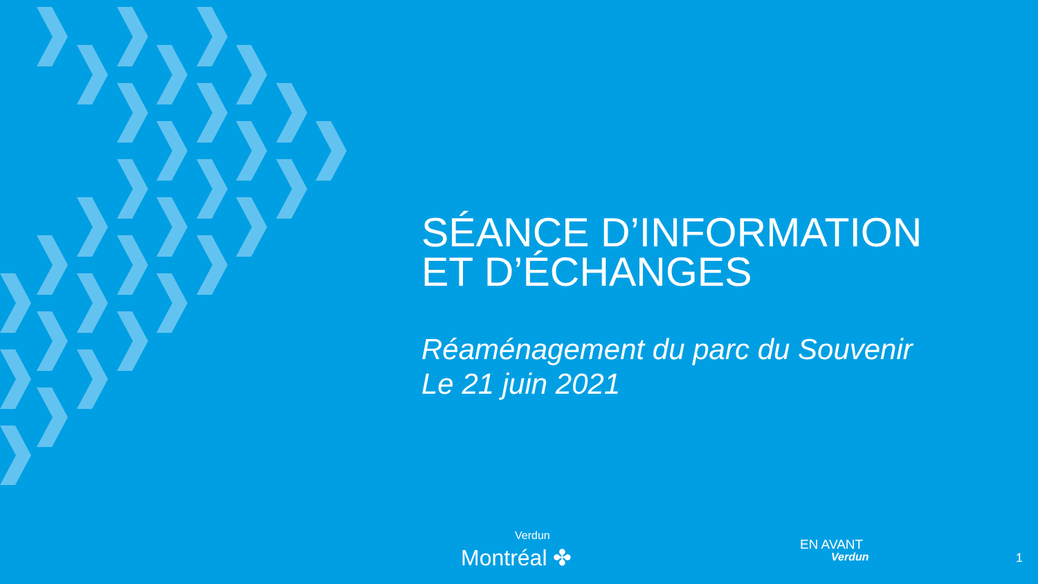SÉANCE D’INFORMATION
ET D’ÉCHANGES
Réaménagement du parc du Souvenir
Le 21 juin 2021
Verdun
Montréal ✤
EN AVANT
Verdun
1